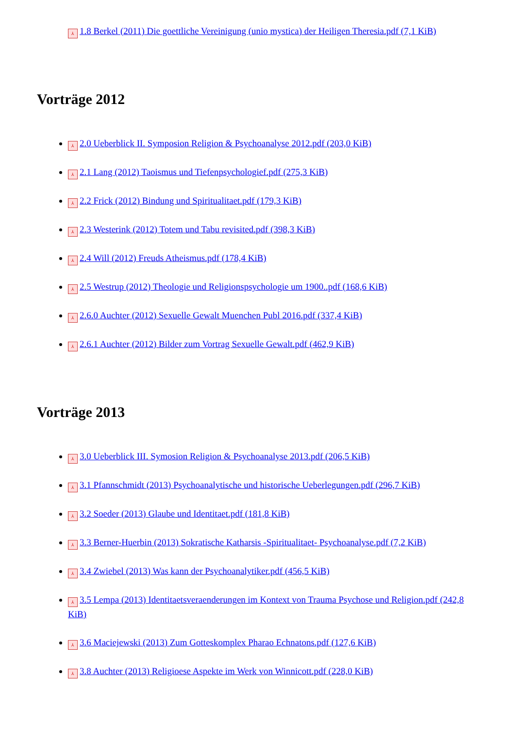⅄ 1.8 Berkel (2011) Die goettliche Vereinigung (unio mystica) der Heiligen Theresia.pdf (7,1 KiB)
Vorträge 2012
⅄ 2.0 Ueberblick II. Symposion Religion & Psychoanalyse 2012.pdf (203,0 KiB)
⅄ 2.1 Lang (2012) Taoismus und Tiefenpsychologief.pdf (275,3 KiB)
⅄ 2.2 Frick (2012) Bindung und Spiritualitaet.pdf (179,3 KiB)
⅄ 2.3 Westerink (2012) Totem und Tabu revisited.pdf (398,3 KiB)
⅄ 2.4 Will (2012) Freuds Atheismus.pdf (178,4 KiB)
⅄ 2.5 Westrup (2012) Theologie und Religionspsychologie um 1900..pdf (168,6 KiB)
⅄ 2.6.0 Auchter (2012) Sexuelle Gewalt Muenchen Publ 2016.pdf (337,4 KiB)
⅄ 2.6.1 Auchter (2012) Bilder zum Vortrag Sexuelle Gewalt.pdf (462,9 KiB)
Vorträge 2013
⅄ 3.0 Ueberblick III. Symosion Religion & Psychoanalyse 2013.pdf (206,5 KiB)
⅄ 3.1 Pfannschmidt (2013) Psychoanalytische und historische Ueberlegungen.pdf (296,7 KiB)
⅄ 3.2 Soeder (2013) Glaube und Identitaet.pdf (181,8 KiB)
⅄ 3.3 Berner-Huerbin (2013) Sokratische Katharsis -Spiritualitaet- Psychoanalyse.pdf (7,2 KiB)
⅄ 3.4 Zwiebel (2013) Was kann der Psychoanalytiker.pdf (456,5 KiB)
⅄ 3.5 Lempa (2013) Identitaetsveraenderungen im Kontext von Trauma Psychose und Religion.pdf (242,8 KiB)
⅄ 3.6 Maciejewski (2013) Zum Gotteskomplex Pharao Echnatons.pdf (127,6 KiB)
⅄ 3.8 Auchter (2013) Religioese Aspekte im Werk von Winnicott.pdf (228,0 KiB)